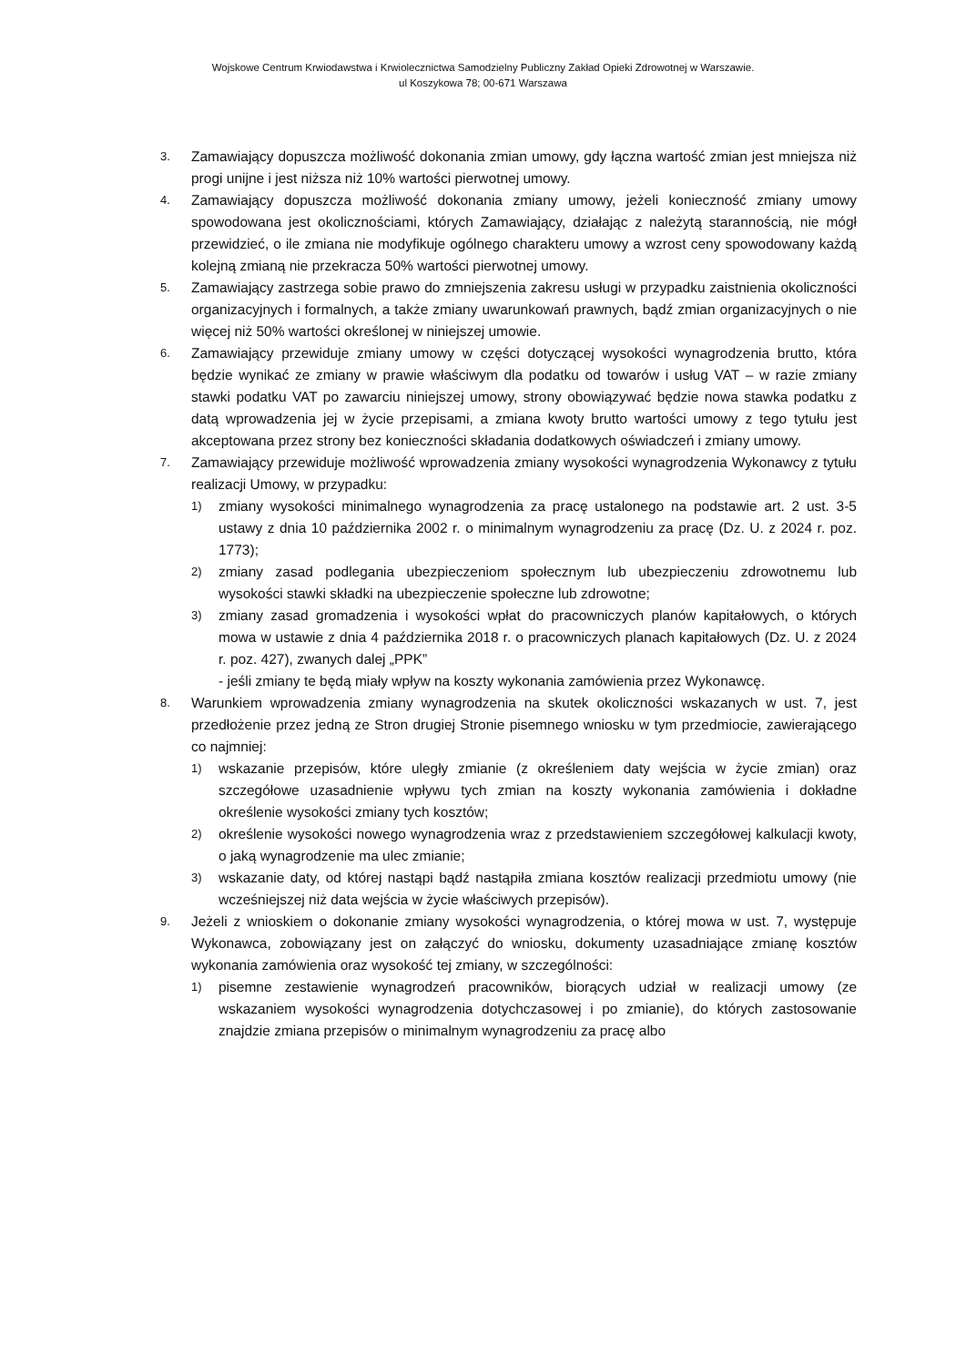Wojskowe Centrum Krwiodawstwa i Krwiolecznictwa Samodzielny Publiczny Zakład Opieki Zdrowotnej w Warszawie.
ul Koszykowa 78; 00-671 Warszawa
3.
Zamawiający dopuszcza możliwość dokonania zmian umowy, gdy łączna wartość zmian jest mniejsza niż progi unijne i jest niższa niż 10% wartości pierwotnej umowy.
4.
Zamawiający dopuszcza możliwość dokonania zmiany umowy, jeżeli konieczność zmiany umowy spowodowana jest okolicznościami, których Zamawiający, działając z należytą starannością, nie mógł przewidzieć, o ile zmiana nie modyfikuje ogólnego charakteru umowy a wzrost ceny spowodowany każdą kolejną zmianą nie przekracza 50% wartości pierwotnej umowy.
5.
Zamawiający zastrzega sobie prawo do zmniejszenia zakresu usługi w przypadku zaistnienia okoliczności organizacyjnych i formalnych, a także zmiany uwarunkowań prawnych, bądź zmian organizacyjnych o nie więcej niż 50% wartości określonej w niniejszej umowie.
6.
Zamawiający przewiduje zmiany umowy w części dotyczącej wysokości wynagrodzenia brutto, która będzie wynikać ze zmiany w prawie właściwym dla podatku od towarów i usług VAT – w razie zmiany stawki podatku VAT po zawarciu niniejszej umowy, strony obowiązywać będzie nowa stawka podatku z datą wprowadzenia jej w życie przepisami, a zmiana kwoty brutto wartości umowy z tego tytułu jest akceptowana przez strony bez konieczności składania dodatkowych oświadczeń i zmiany umowy.
7.
Zamawiający przewiduje możliwość wprowadzenia zmiany wysokości wynagrodzenia Wykonawcy z tytułu realizacji Umowy, w przypadku:
1)
zmiany wysokości minimalnego wynagrodzenia za pracę ustalonego na podstawie art. 2 ust. 3-5 ustawy z dnia 10 października 2002 r. o minimalnym wynagrodzeniu za pracę (Dz. U. z 2024 r. poz. 1773);
2)
zmiany zasad podlegania ubezpieczeniom społecznym lub ubezpieczeniu zdrowotnemu lub wysokości stawki składki na ubezpieczenie społeczne lub zdrowotne;
3)
zmiany zasad gromadzenia i wysokości wpłat do pracowniczych planów kapitałowych, o których mowa w ustawie z dnia 4 października 2018 r. o pracowniczych planach kapitałowych (Dz. U. z 2024 r. poz. 427), zwanych dalej „PPK”
- jeśli zmiany te będą miały wpływ na koszty wykonania zamówienia przez Wykonawcę.
8.
Warunkiem wprowadzenia zmiany wynagrodzenia na skutek okoliczności wskazanych w ust. 7, jest przedłożenie przez jedną ze Stron drugiej Stronie pisemnego wniosku w tym przedmiocie, zawierającego co najmniej:
1)
wskazanie przepisów, które uległy zmianie (z określeniem daty wejścia w życie zmian) oraz szczegółowe uzasadnienie wpływu tych zmian na koszty wykonania zamówienia i dokładne określenie wysokości zmiany tych kosztów;
2)
określenie wysokości nowego wynagrodzenia wraz z przedstawieniem szczegółowej kalkulacji kwoty, o jaką wynagrodzenie ma ulec zmianie;
3)
wskazanie daty, od której nastąpi bądź nastąpiła zmiana kosztów realizacji przedmiotu umowy (nie wcześniejszej niż data wejścia w życie właściwych przepisów).
9.
Jeżeli z wnioskiem o dokonanie zmiany wysokości wynagrodzenia, o której mowa w ust. 7, występuje Wykonawca, zobowiązany jest on załączyć do wniosku, dokumenty uzasadniające zmianę kosztów wykonania zamówienia oraz wysokość tej zmiany, w szczególności:
1)
pisemne zestawienie wynagrodzeń pracowników, biorących udział w realizacji umowy (ze wskazaniem wysokości wynagrodzenia dotychczasowej i po zmianie), do których zastosowanie znajdzie zmiana przepisów o minimalnym wynagrodzeniu za pracę albo